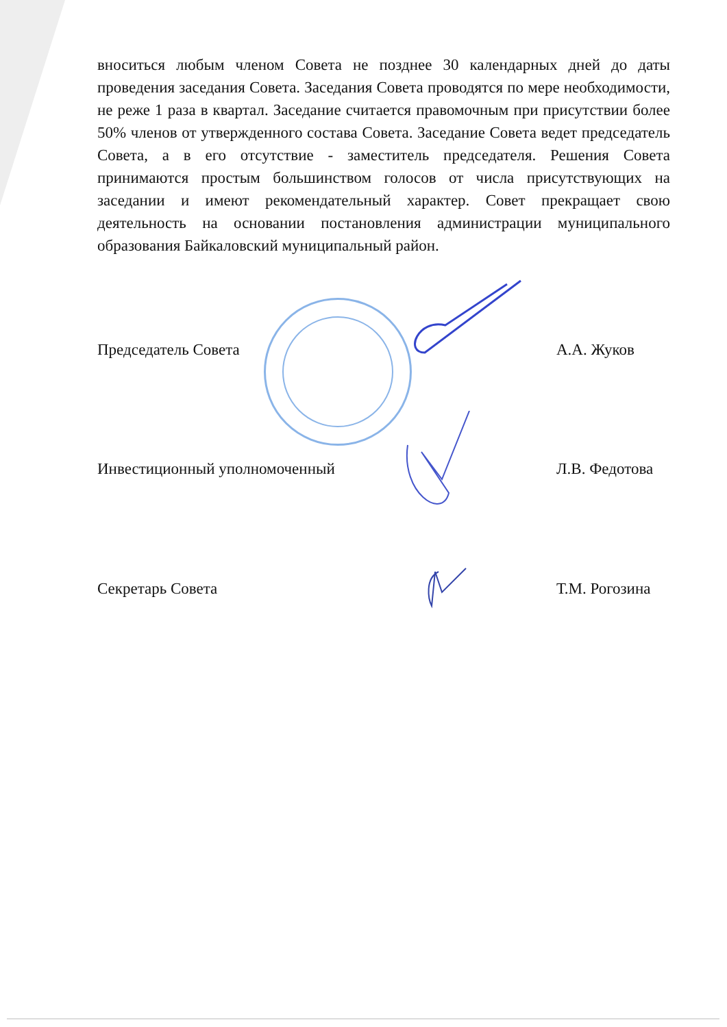вноситься любым членом Совета не позднее 30 календарных дней до даты проведения заседания Совета. Заседания Совета проводятся по мере необходимости, не реже 1 раза в квартал. Заседание считается правомочным при присутствии более 50% членов от утвержденного состава Совета. Заседание Совета ведет председатель Совета, а в его отсутствие - заместитель председателя. Решения Совета принимаются простым большинством голосов от числа присутствующих на заседании и имеют рекомендательный характер. Совет прекращает свою деятельность на основании постановления администрации муниципального образования Байкаловский муниципальный район.
Председатель Совета А.А. Жуков
Инвестиционный уполномоченный Л.В. Федотова
Секретарь Совета Т.М. Рогозина